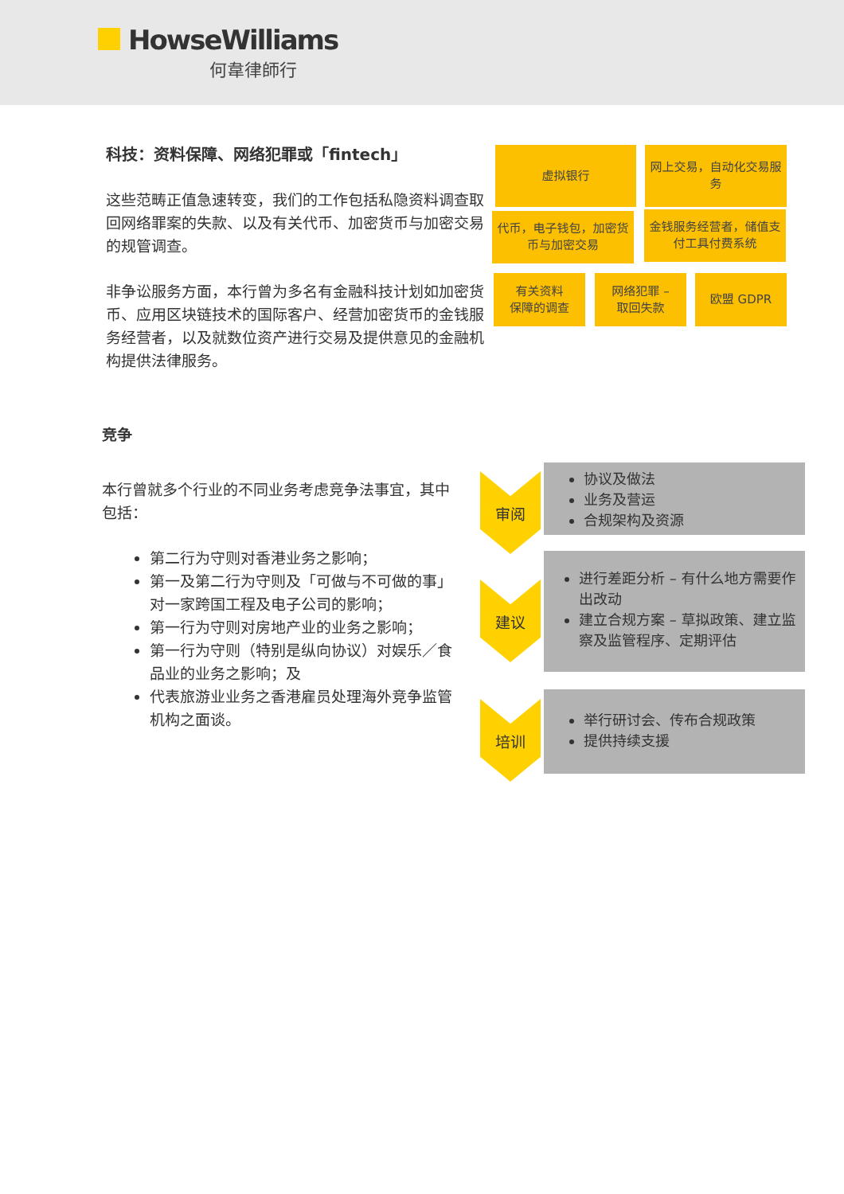HowseWilliams
何韋律師行
科技：资料保障、网络犯罪或「fintech」
这些范畴正值急速转变，我们的工作包括私隐资料调查取回网络罪案的失款、以及有关代币、加密货币与加密交易的规管调查。
非争讼服务方面，本行曾为多名有金融科技计划如加密货币、应用区块链技术的国际客户、经营加密货币的金钱服务经营者，以及就数位资产进行交易及提供意见的金融机构提供法律服务。
虚拟银行
网上交易，自动化交易服务
代币，电子钱包，加密货币与加密交易
金钱服务经营者，储值支付工具付费系统
有关资料
保障的调查
网络犯罪 –
取回失款
欧盟 GDPR
竞争
本行曾就多个行业的不同业务考虑竞争法事宜，其中包括：
第二行为守则对香港业务之影响；
第一及第二行为守则及「可做与不可做的事」对一家跨国工程及电子公司的影响；
第一行为守则对房地产业的业务之影响；
第一行为守则（特别是纵向协议）对娱乐／食品业的业务之影响；及
代表旅游业业务之香港雇员处理海外竞争监管机构之面谈。
审阅
协议及做法
业务及营运
合规架构及资源
建议
进行差距分析 – 有什么地方需要作出改动
建立合规方案 – 草拟政策、建立监察及监管程序、定期评估
培训
举行研讨会、传布合规政策
提供持续支援